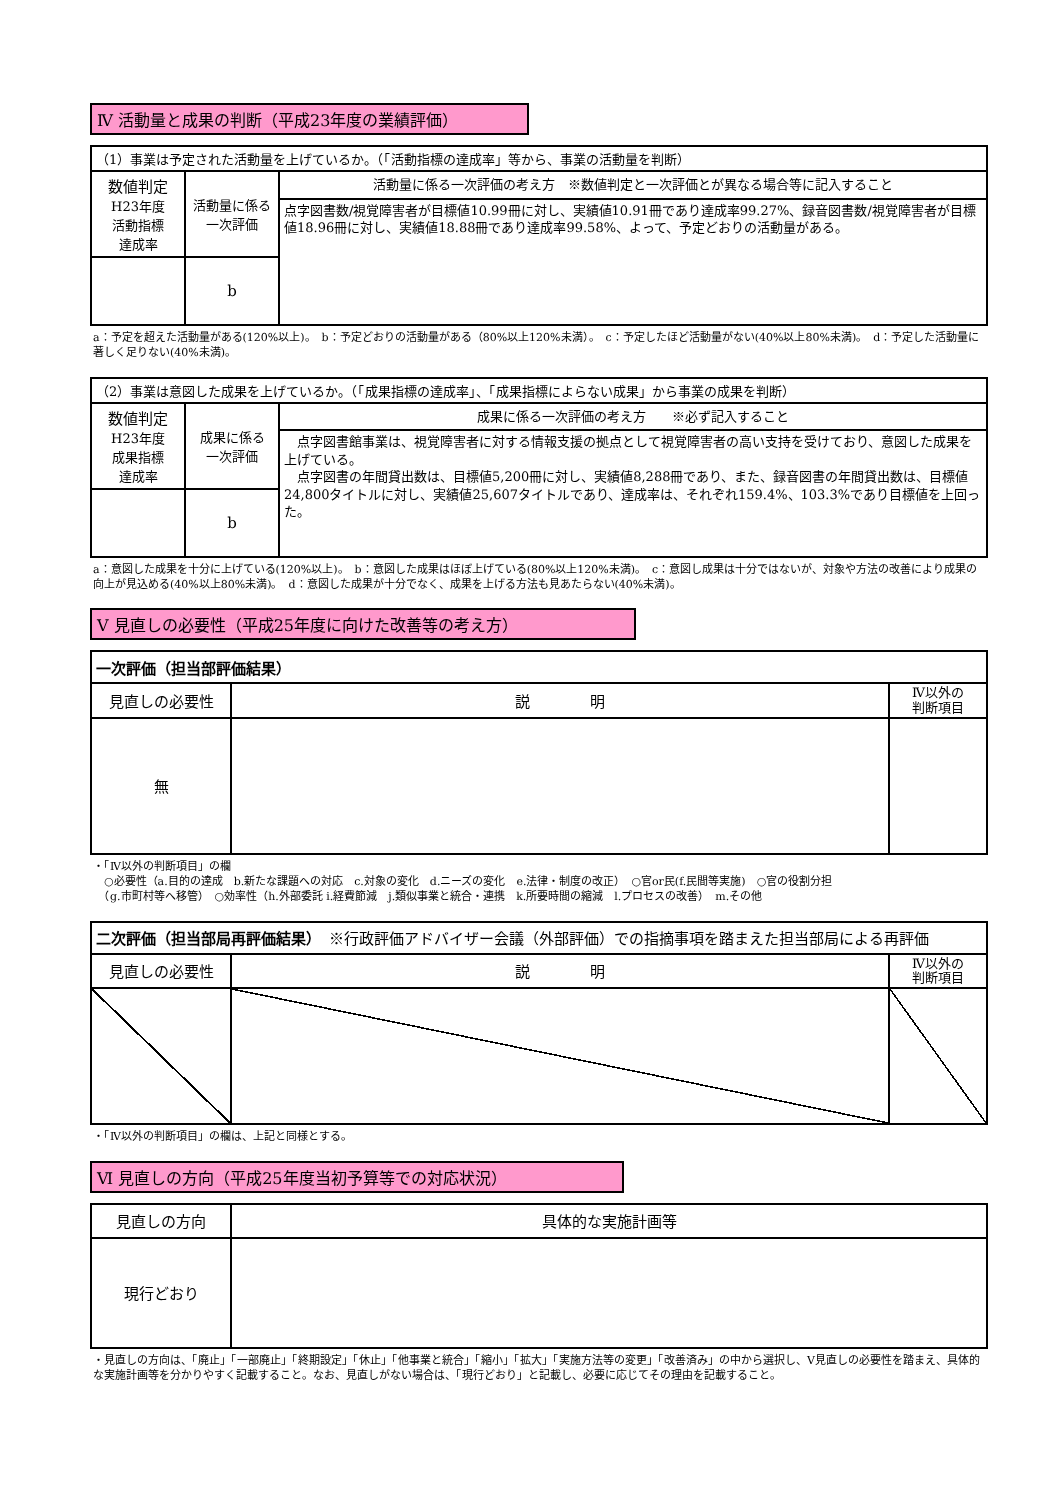Ⅳ 活動量と成果の判断（平成23年度の業績評価）
| （1）事業は予定された活動量を上げているか。（「活動指標の達成率」等から、事業の活動量を判断） | | |
| 数値判定 H23年度 活動指標 達成率 | 活動量に係る 一次評価 | 活動量に係る一次評価の考え方 ※数値判定と一次評価とが異なる場合等に記入すること 点字図書数/視覚障害者が目標値10.99冊に対し、実績値10.91冊であり達成率99.27%、録音図書数/視覚障害者が目標値18.96冊に対し、実績値18.88冊であり達成率99.58%、よって、予定どおりの活動量がある。 |
| | b | |
a：予定を超えた活動量がある(120%以上)。　b：予定どおりの活動量がある（80%以上120%未満）。　c：予定したほど活動量がない(40%以上80%未満)。　d：予定した活動量に著しく足りない(40%未満)。
| （2）事業は意図した成果を上げているか。（「成果指標の達成率」、「成果指標によらない成果」から事業の成果を判断） | | |
| 数値判定 H23年度 成果指標 達成率 | 成果に係る 一次評価 | 成果に係る一次評価の考え方 ※必ず記入すること 点字図書館事業は、視覚障害者に対する情報支援の拠点として視覚障害者の高い支持を受けており、意図した成果を上げている。 点字図書の年間貸出数は、目標値5,200冊に対し、実績値8,288冊であり、また、録音図書の年間貸出数は、目標値24,800タイトルに対し、実績値25,607タイトルであり、達成率は、それぞれ159.4%、103.3%であり目標値を上回った。 |
| | b | |
a：意図した成果を十分に上げている(120%以上)。　b：意図した成果はほぼ上げている(80%以上120%未満)。　c：意図し成果は十分ではないが、対象や方法の改善により成果の向上が見込める(40%以上80%未満)。　d：意図した成果が十分でなく、成果を上げる方法も見あたらない(40%未満)。
Ⅴ 見直しの必要性（平成25年度に向けた改善等の考え方）
| 一次評価（担当部評価結果） | | |
| 見直しの必要性 | 説 明 | Ⅳ以外の 判断項目 |
| 無 | | |
・「Ⅳ以外の判断項目」の欄
　○必要性（a.目的の達成　b.新たな課題への対応　c.対象の変化　d.ニーズの変化　e.法律・制度の改正）　○官or民(f.民間等実施)　○官の役割分担
　（g.市町村等へ移管）　○効率性（h.外部委託 i.経費節減　j.類似事業と統合・連携　k.所要時間の縮減　l.プロセスの改善）　m.その他
| 二次評価（担当部局再評価結果） ※行政評価アドバイザー会議（外部評価）での指摘事項を踏まえた担当部局による再評価 | | |
| 見直しの必要性 | 説 明 | Ⅳ以外の 判断項目 |
・「Ⅳ以外の判断項目」の欄は、上記と同様とする。
Ⅵ 見直しの方向（平成25年度当初予算等での対応状況）
| 見直しの方向 | 具体的な実施計画等 |
| 現行どおり | |
・見直しの方向は、「廃止」「一部廃止」「終期設定」「休止」「他事業と統合」「縮小」「拡大」「実施方法等の変更」「改善済み」の中から選択し、Ⅴ見直しの必要性を踏まえ、具体的な実施計画等を分かりやすく記載すること。なお、見直しがない場合は、「現行どおり」と記載し、必要に応じてその理由を記載すること。